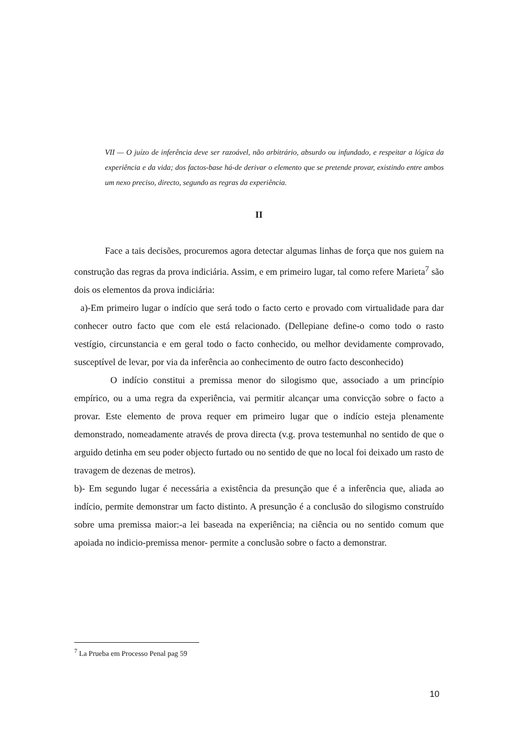VII — O juízo de inferência deve ser razoável, não arbitrário, absurdo ou infundado, e respeitar a lógica da experiência e da vida; dos factos-base há-de derivar o elemento que se pretende provar, existindo entre ambos um nexo preciso, directo, segundo as regras da experiência.
II
Face a tais decisões, procuremos agora detectar algumas linhas de força que nos guiem na construção das regras da prova indiciária. Assim, e em primeiro lugar, tal como refere Marieta<sup>7</sup> são dois os elementos da prova indiciária:
a)-Em primeiro lugar o indício que será todo o facto certo e provado com virtualidade para dar conhecer outro facto que com ele está relacionado. (Dellepiane define-o como todo o rasto vestígio, circunstancia e em geral todo o facto conhecido, ou melhor devidamente comprovado, susceptível de levar, por via da inferência ao conhecimento de outro facto desconhecido)
O indício constitui a premissa menor do silogismo que, associado a um princípio empírico, ou a uma regra da experiência, vai permitir alcançar uma convicção sobre o facto a provar. Este elemento de prova requer em primeiro lugar que o indício esteja plenamente demonstrado, nomeadamente através de prova directa (v.g. prova testemunhal no sentido de que o arguido detinha em seu poder objecto furtado ou no sentido de que no local foi deixado um rasto de travagem de dezenas de metros).
b)- Em segundo lugar é necessária a existência da presunção que é a inferência que, aliada ao indício, permite demonstrar um facto distinto. A presunção é a conclusão do silogismo construído sobre uma premissa maior:-a lei baseada na experiência; na ciência ou no sentido comum que apoiada no indicio-premissa menor- permite a conclusão sobre o facto a demonstrar.
<sup>7</sup> La Prueba em Processo Penal pag 59
10